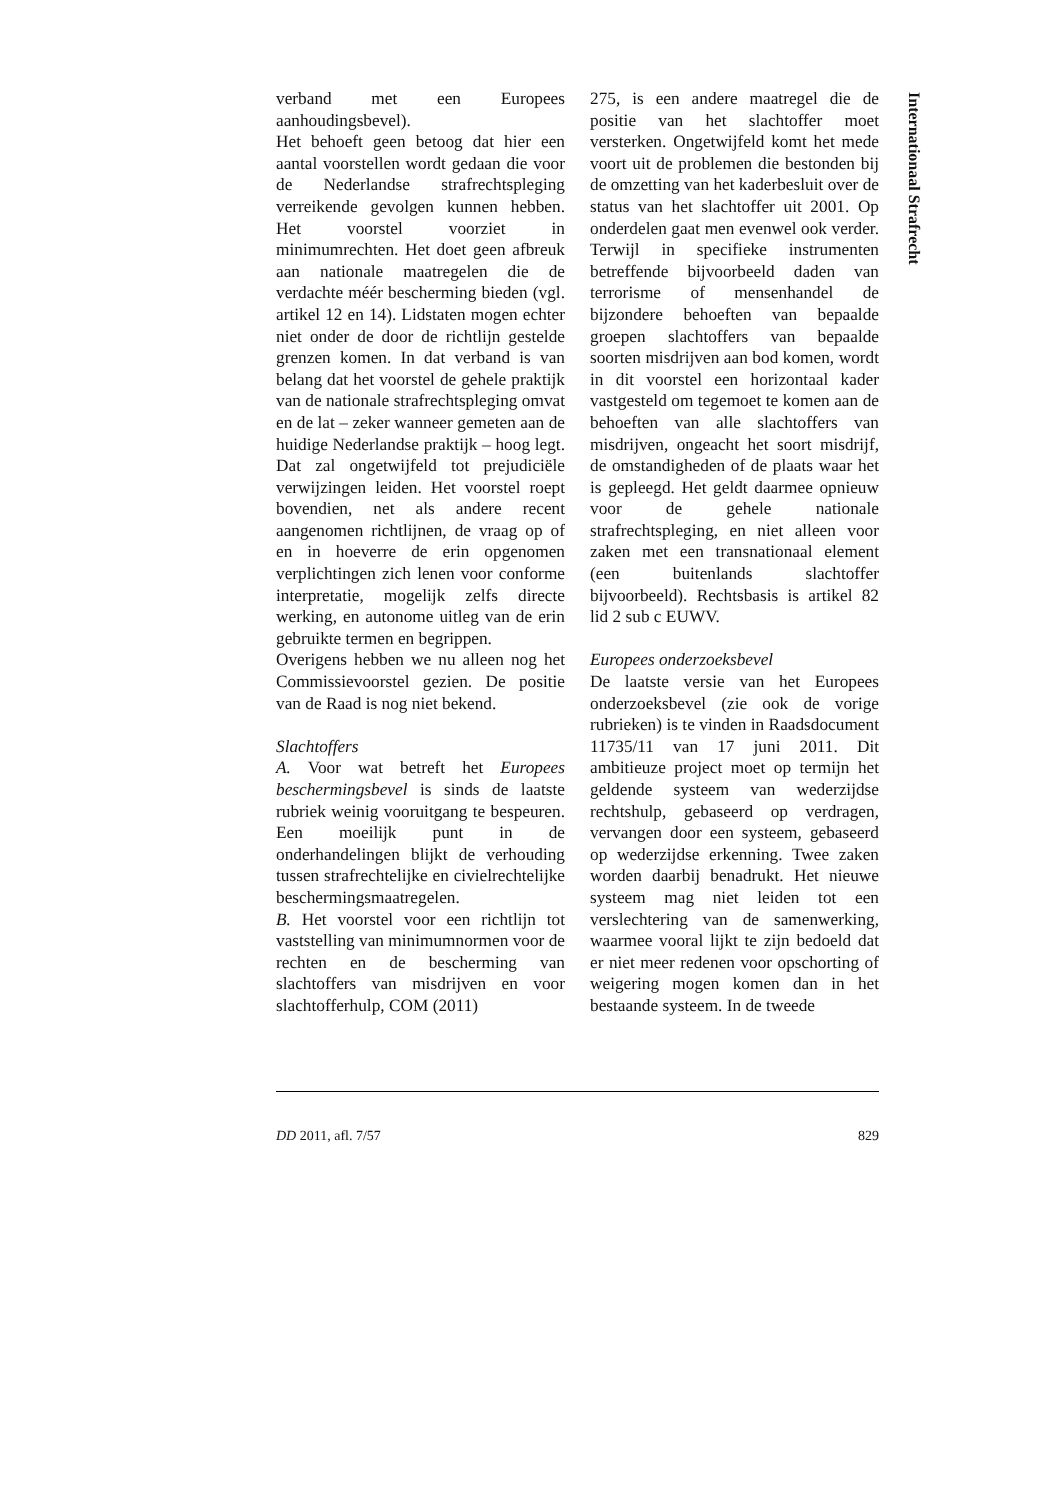Internationaal Strafrecht
verband met een Europees aanhoudingsbevel).
Het behoeft geen betoog dat hier een aantal voorstellen wordt gedaan die voor de Nederlandse strafrechtspleging verreikende gevolgen kunnen hebben. Het voorstel voorziet in minimumrechten. Het doet geen afbreuk aan nationale maatregelen die de verdachte méér bescherming bieden (vgl. artikel 12 en 14). Lidstaten mogen echter niet onder de door de richtlijn gestelde grenzen komen. In dat verband is van belang dat het voorstel de gehele praktijk van de nationale strafrechtspleging omvat en de lat – zeker wanneer gemeten aan de huidige Nederlandse praktijk – hoog legt. Dat zal ongetwijfeld tot prejudiciële verwijzingen leiden. Het voorstel roept bovendien, net als andere recent aangenomen richtlijnen, de vraag op of en in hoeverre de erin opgenomen verplichtingen zich lenen voor conforme interpretatie, mogelijk zelfs directe werking, en autonome uitleg van de erin gebruikte termen en begrippen.
Overigens hebben we nu alleen nog het Commissievoorstel gezien. De positie van de Raad is nog niet bekend.
Slachtoffers
A. Voor wat betreft het Europees beschermingsbevel is sinds de laatste rubriek weinig vooruitgang te bespeuren. Een moeilijk punt in de onderhandelingen blijkt de verhouding tussen strafrechtelijke en civielrechtelijke beschermingsmaatregelen.
B. Het voorstel voor een richtlijn tot vaststelling van minimumnormen voor de rechten en de bescherming van slachtoffers van misdrijven en voor slachtofferhulp, COM (2011)
275, is een andere maatregel die de positie van het slachtoffer moet versterken. Ongetwijfeld komt het mede voort uit de problemen die bestonden bij de omzetting van het kaderbesluit over de status van het slachtoffer uit 2001. Op onderdelen gaat men evenwel ook verder. Terwijl in specifieke instrumenten betreffende bijvoorbeeld daden van terrorisme of mensenhandel de bijzondere behoeften van bepaalde groepen slachtoffers van bepaalde soorten misdrijven aan bod komen, wordt in dit voorstel een horizontaal kader vastgesteld om tegemoet te komen aan de behoeften van alle slachtoffers van misdrijven, ongeacht het soort misdrijf, de omstandigheden of de plaats waar het is gepleegd. Het geldt daarmee opnieuw voor de gehele nationale strafrechtspleging, en niet alleen voor zaken met een transnationaal element (een buitenlands slachtoffer bijvoorbeeld). Rechtsbasis is artikel 82 lid 2 sub c EUWV.
Europees onderzoeksbevel
De laatste versie van het Europees onderzoeksbevel (zie ook de vorige rubrieken) is te vinden in Raadsdocument 11735/11 van 17 juni 2011. Dit ambitieuze project moet op termijn het geldende systeem van wederzijdse rechtshulp, gebaseerd op verdragen, vervangen door een systeem, gebaseerd op wederzijdse erkenning. Twee zaken worden daarbij benadrukt. Het nieuwe systeem mag niet leiden tot een verslechtering van de samenwerking, waarmee vooral lijkt te zijn bedoeld dat er niet meer redenen voor opschorting of weigering mogen komen dan in het bestaande systeem. In de tweede
DD 2011, afl. 7/57 829